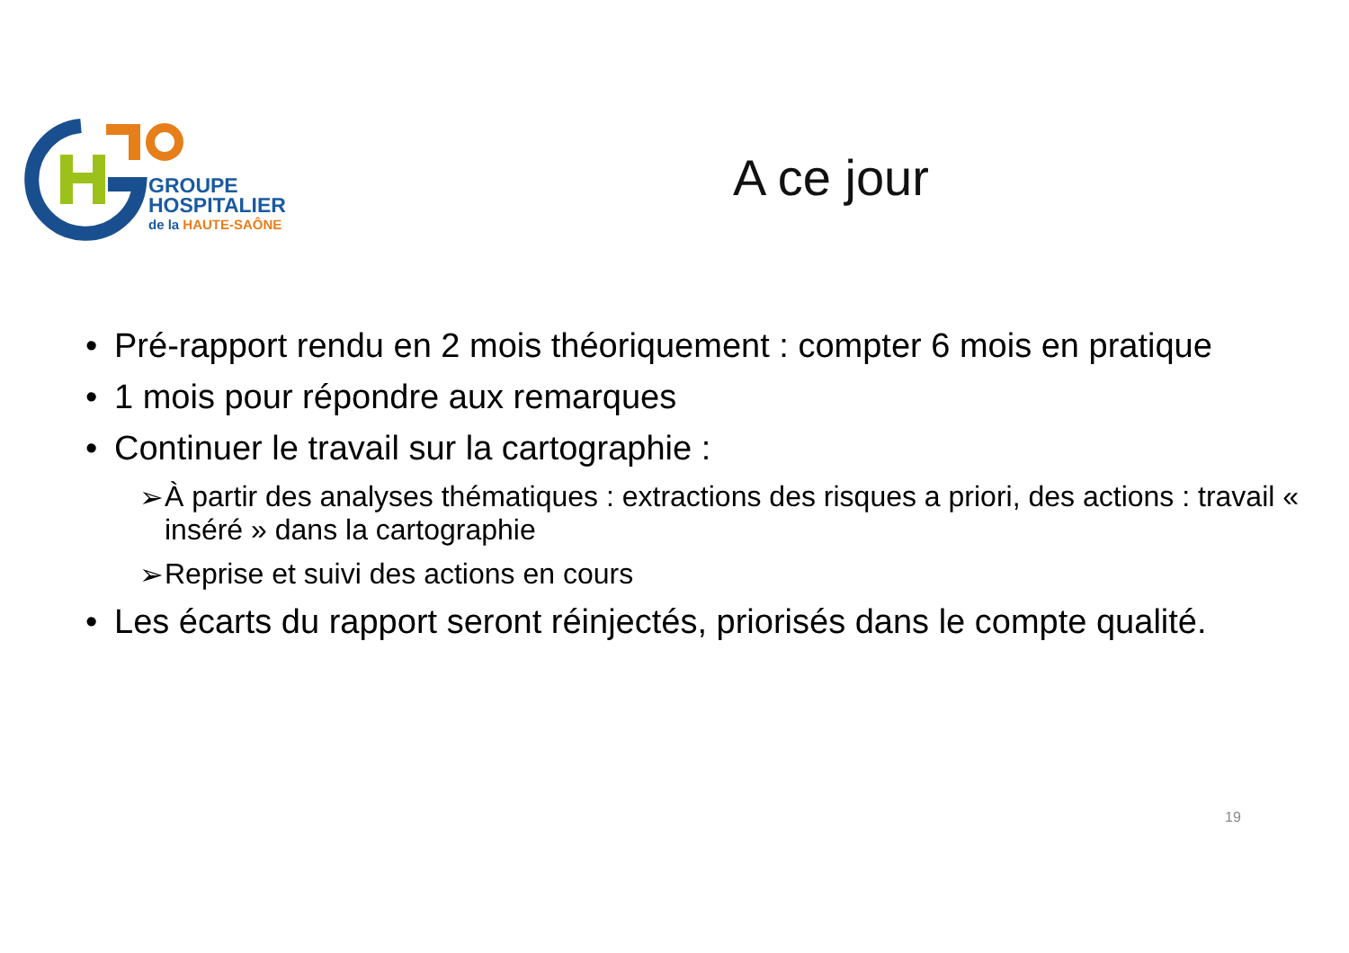GROUPE
HOSPITALIER
de la HAUTE-SAÔNE
A ce jour
• Pré-rapport rendu en 2 mois théoriquement : compter 6 mois en pratique
• 1 mois pour répondre aux remarques
• Continuer le travail sur la cartographie :
➢ À partir des analyses thématiques : extractions des risques a priori, des actions : travail « inséré » dans la cartographie
➢ Reprise et suivi des actions en cours
• Les écarts du rapport seront réinjectés, priorisés dans le compte qualité.
19